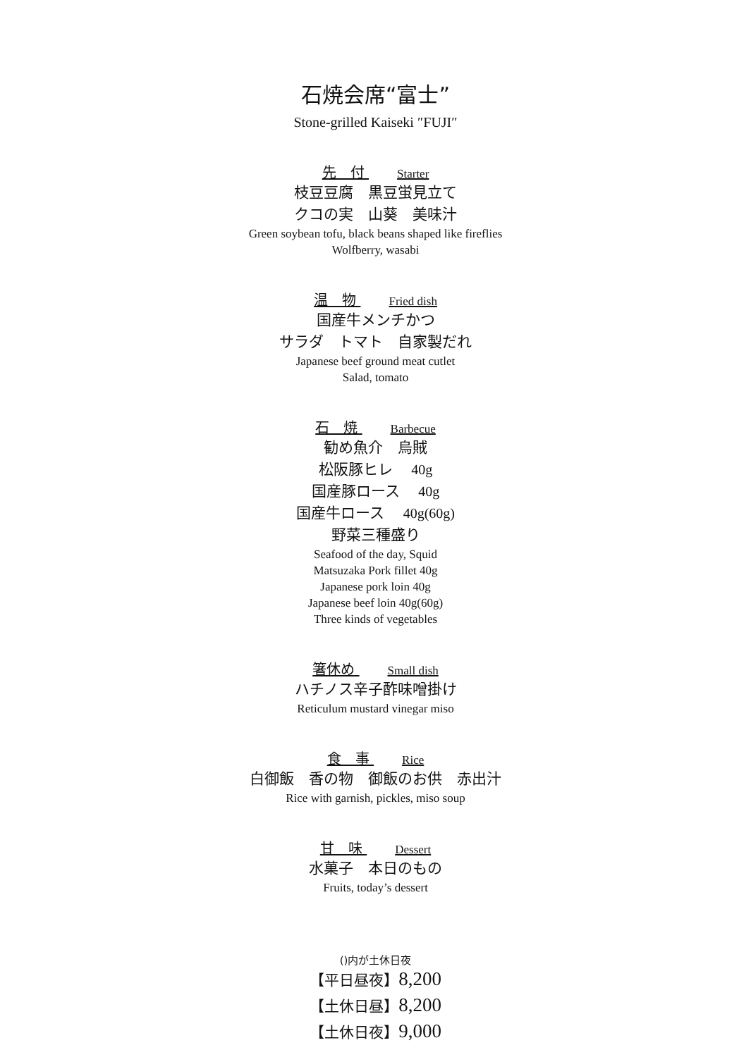石焼会席“富士”
Stone-grilled Kaiseki ″FUJI″
先　付 Starter
枝豆豆腐　黒豆蛍見立て
クコの実　山葵　美味汁
Green soybean tofu, black beans shaped like fireflies
Wolfberry, wasabi
温　物 Fried dish
国産牛メンチかつ
サラダ　トマト　自家製だれ
Japanese beef ground meat cutlet
Salad, tomato
石　焼 Barbecue
勧め魚介　烏賊
松阪豚ヒレ 40g
国産豚ロース 40g
国産牛ロース 40g(60g)
野菜三種盛り
Seafood of the day, Squid
Matsuzaka Pork fillet 40g
Japanese pork loin 40g
Japanese beef loin 40g(60g)
Three kinds of vegetables
箸休め Small dish
ハチノス辛子酢味噌掛け
Reticulum mustard vinegar miso
食　事 Rice
白御飯　香の物　御飯のお供　赤出汁
Rice with garnish, pickles, miso soup
甘　味 Dessert
水菓子　本日のもの
Fruits, today’s dessert
()内が土休日夜
【平日昼夜】8,200
【土休日昼】8,200
【土休日夜】9,000